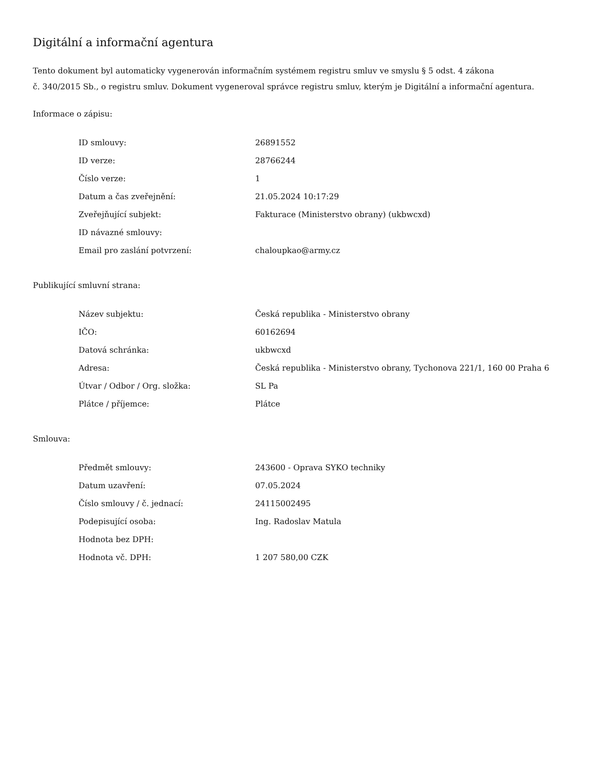Digitální a informační agentura
Tento dokument byl automaticky vygenerován informačním systémem registru smluv ve smyslu § 5 odst. 4 zákona
č. 340/2015 Sb., o registru smluv. Dokument vygeneroval správce registru smluv, kterým je Digitální a informační agentura.
Informace o zápisu:
| ID smlouvy: | 26891552 |
| ID verze: | 28766244 |
| Číslo verze: | 1 |
| Datum a čas zveřejnění: | 21.05.2024 10:17:29 |
| Zveřejňující subjekt: | Fakturace (Ministerstvo obrany) (ukbwcxd) |
| ID návazné smlouvy: | |
| Email pro zaslání potvrzení: | chaloupkao@army.cz |
Publikující smluvní strana:
| Název subjektu: | Česká republika - Ministerstvo obrany |
| IČO: | 60162694 |
| Datová schránka: | ukbwcxd |
| Adresa: | Česká republika - Ministerstvo obrany, Tychonova 221/1, 160 00 Praha 6 |
| Útvar / Odbor / Org. složka: | SL Pa |
| Plátce / příjemce: | Plátce |
Smlouva:
| Předmět smlouvy: | 243600 - Oprava SYKO techniky |
| Datum uzavření: | 07.05.2024 |
| Číslo smlouvy / č. jednací: | 24115002495 |
| Podepisující osoba: | Ing. Radoslav Matula |
| Hodnota bez DPH: | |
| Hodnota vč. DPH: | 1 207 580,00 CZK |